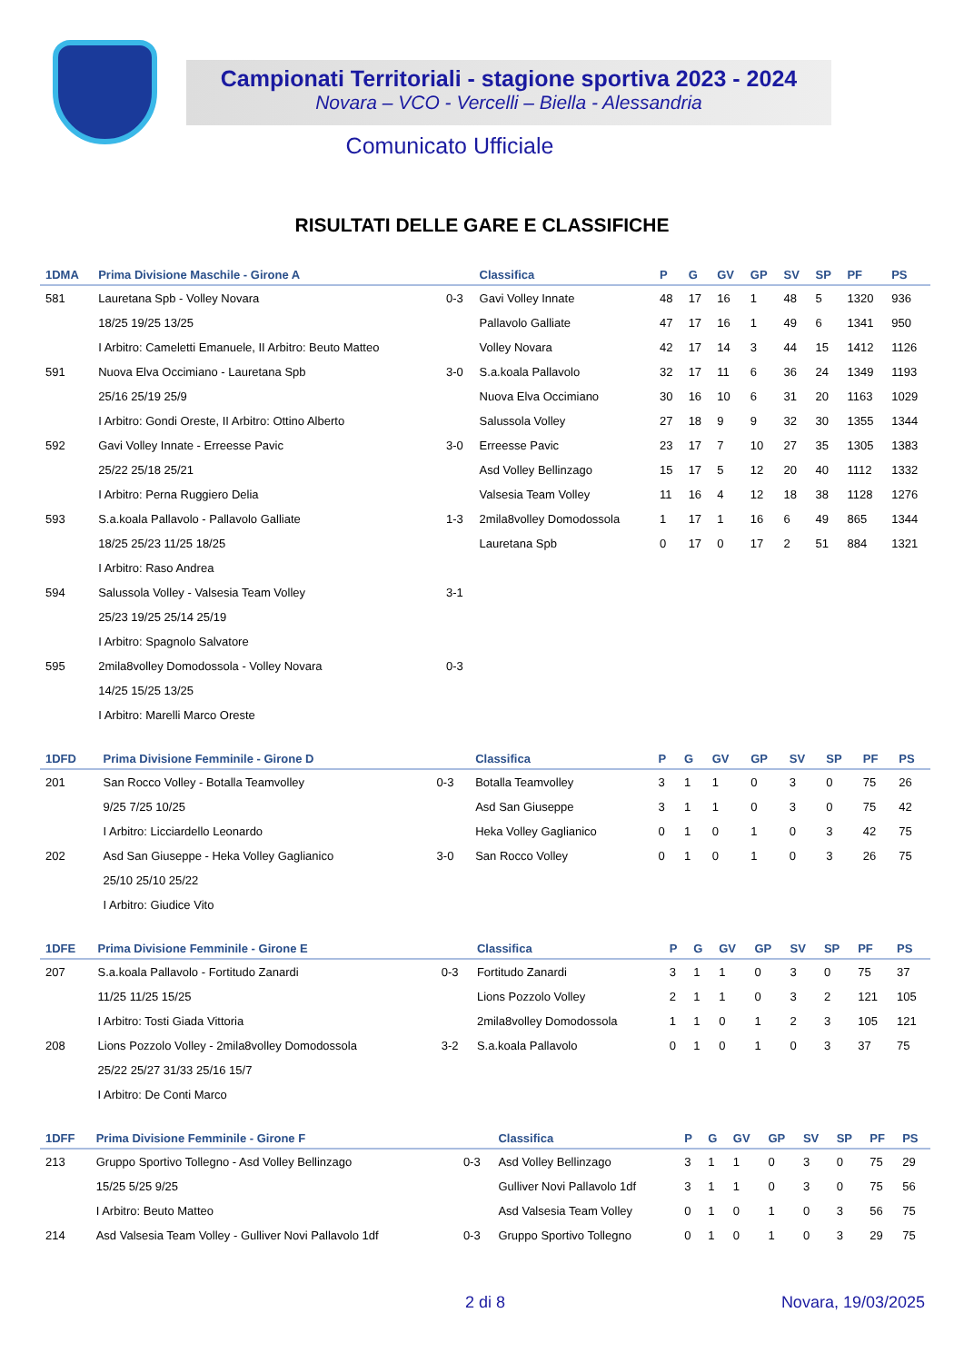Campionati Territoriali - stagione sportiva 2023 - 2024
Novara – VCO - Vercelli – Biella - Alessandria
Comunicato Ufficiale
RISULTATI DELLE GARE E CLASSIFICHE
| 1DMA | Prima Divisione Maschile - Girone A | | Classifica | P | G | GV | GP | SV | SP | PF | PS |
| --- | --- | --- | --- | --- | --- | --- | --- | --- | --- | --- | --- |
| 581 | Lauretana Spb - Volley Novara | 0-3 | Gavi Volley Innate | 48 | 17 | 16 | 1 | 48 | 5 | 1320 | 936 |
| | 18/25 19/25 13/25 | | Pallavolo Galliate | 47 | 17 | 16 | 1 | 49 | 6 | 1341 | 950 |
| | I Arbitro: Cameletti Emanuele, II Arbitro: Beuto Matteo | | Volley Novara | 42 | 17 | 14 | 3 | 44 | 15 | 1412 | 1126 |
| 591 | Nuova Elva Occimiano - Lauretana Spb | 3-0 | S.a.koala Pallavolo | 32 | 17 | 11 | 6 | 36 | 24 | 1349 | 1193 |
| | 25/16 25/19 25/9 | | Nuova Elva Occimiano | 30 | 16 | 10 | 6 | 31 | 20 | 1163 | 1029 |
| | I Arbitro: Gondi Oreste, II Arbitro: Ottino Alberto | | Salussola Volley | 27 | 18 | 9 | 9 | 32 | 30 | 1355 | 1344 |
| 592 | Gavi Volley Innate - Erreesse Pavic | 3-0 | Erreesse Pavic | 23 | 17 | 7 | 10 | 27 | 35 | 1305 | 1383 |
| | 25/22 25/18 25/21 | | Asd Volley Bellinzago | 15 | 17 | 5 | 12 | 20 | 40 | 1112 | 1332 |
| | I Arbitro: Perna Ruggiero Delia | | Valsesia Team Volley | 11 | 16 | 4 | 12 | 18 | 38 | 1128 | 1276 |
| 593 | S.a.koala Pallavolo - Pallavolo Galliate | 1-3 | 2mila8volley Domodossola | 1 | 17 | 1 | 16 | 6 | 49 | 865 | 1344 |
| | 18/25 25/23 11/25 18/25 | | Lauretana Spb | 0 | 17 | 0 | 17 | 2 | 51 | 884 | 1321 |
| | I Arbitro: Raso Andrea | | | | | | | | | | |
| 594 | Salussola Volley - Valsesia Team Volley | 3-1 | | | | | | | | | |
| | 25/23 19/25 25/14 25/19 | | | | | | | | | | |
| | I Arbitro: Spagnolo Salvatore | | | | | | | | | | |
| 595 | 2mila8volley Domodossola - Volley Novara | 0-3 | | | | | | | | | |
| | 14/25 15/25 13/25 | | | | | | | | | | |
| | I Arbitro: Marelli Marco Oreste | | | | | | | | | | |
| 1DFD | Prima Divisione Femminile - Girone D | | Classifica | P | G | GV | GP | SV | SP | PF | PS |
| --- | --- | --- | --- | --- | --- | --- | --- | --- | --- | --- | --- |
| 201 | San Rocco Volley - Botalla Teamvolley | 0-3 | Botalla Teamvolley | 3 | 1 | 1 | 0 | 3 | 0 | 75 | 26 |
| | 9/25 7/25 10/25 | | Asd San Giuseppe | 3 | 1 | 1 | 0 | 3 | 0 | 75 | 42 |
| | I Arbitro: Licciardello Leonardo | | Heka Volley Gaglianico | 0 | 1 | 0 | 1 | 0 | 3 | 42 | 75 |
| 202 | Asd San Giuseppe - Heka Volley Gaglianico | 3-0 | San Rocco Volley | 0 | 1 | 0 | 1 | 0 | 3 | 26 | 75 |
| | 25/10 25/10 25/22 | | | | | | | | | | |
| | I Arbitro: Giudice Vito | | | | | | | | | | |
| 1DFE | Prima Divisione Femminile - Girone E | | Classifica | P | G | GV | GP | SV | SP | PF | PS |
| --- | --- | --- | --- | --- | --- | --- | --- | --- | --- | --- | --- |
| 207 | S.a.koala Pallavolo - Fortitudo Zanardi | 0-3 | Fortitudo Zanardi | 3 | 1 | 1 | 0 | 3 | 0 | 75 | 37 |
| | 11/25 11/25 15/25 | | Lions Pozzolo Volley | 2 | 1 | 1 | 0 | 3 | 2 | 121 | 105 |
| | I Arbitro: Tosti Giada Vittoria | | 2mila8volley Domodossola | 1 | 1 | 0 | 1 | 2 | 3 | 105 | 121 |
| 208 | Lions Pozzolo Volley - 2mila8volley Domodossola | 3-2 | S.a.koala Pallavolo | 0 | 1 | 0 | 1 | 0 | 3 | 37 | 75 |
| | 25/22 25/27 31/33 25/16 15/7 | | | | | | | | | | |
| | I Arbitro: De Conti Marco | | | | | | | | | | |
| 1DFF | Prima Divisione Femminile - Girone F | | Classifica | P | G | GV | GP | SV | SP | PF | PS |
| --- | --- | --- | --- | --- | --- | --- | --- | --- | --- | --- | --- |
| 213 | Gruppo Sportivo Tollegno - Asd Volley Bellinzago | 0-3 | Asd Volley Bellinzago | 3 | 1 | 1 | 0 | 3 | 0 | 75 | 29 |
| | 15/25 5/25 9/25 | | Gulliver Novi Pallavolo 1df | 3 | 1 | 1 | 0 | 3 | 0 | 75 | 56 |
| | I Arbitro: Beuto Matteo | | Asd Valsesia Team Volley | 0 | 1 | 0 | 1 | 0 | 3 | 56 | 75 |
| 214 | Asd Valsesia Team Volley - Gulliver Novi Pallavolo 1df | 0-3 | Gruppo Sportivo Tollegno | 0 | 1 | 0 | 1 | 0 | 3 | 29 | 75 |
2 di 8 Novara, 19/03/2025